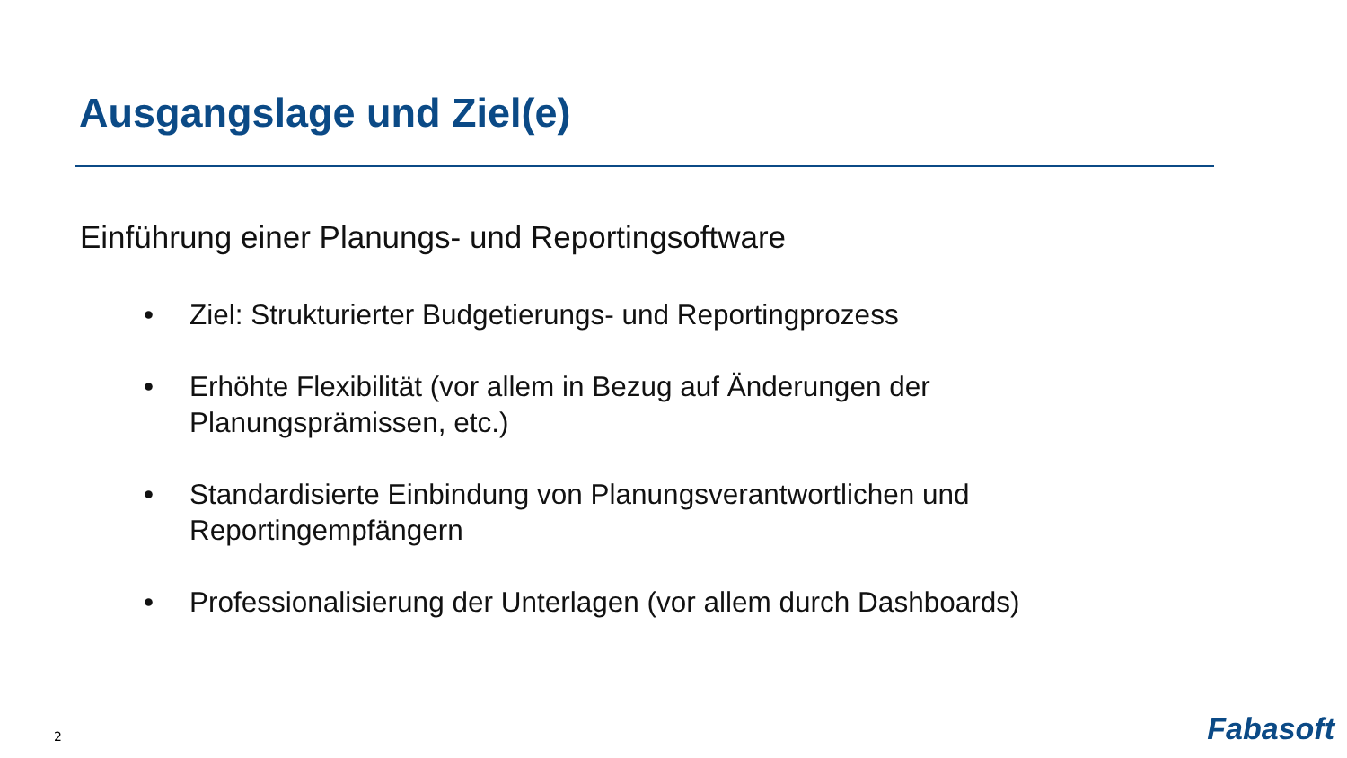Ausgangslage und Ziel(e)
Einführung einer Planungs- und Reportingsoftware
• Ziel: Strukturierter Budgetierungs- und Reportingprozess
• Erhöhte Flexibilität (vor allem in Bezug auf Änderungen der Planungsprämissen, etc.)
• Standardisierte Einbindung von Planungsverantwortlichen und Reportingempfängern
• Professionalisierung der Unterlagen (vor allem durch Dashboards)
2 Fabasoft